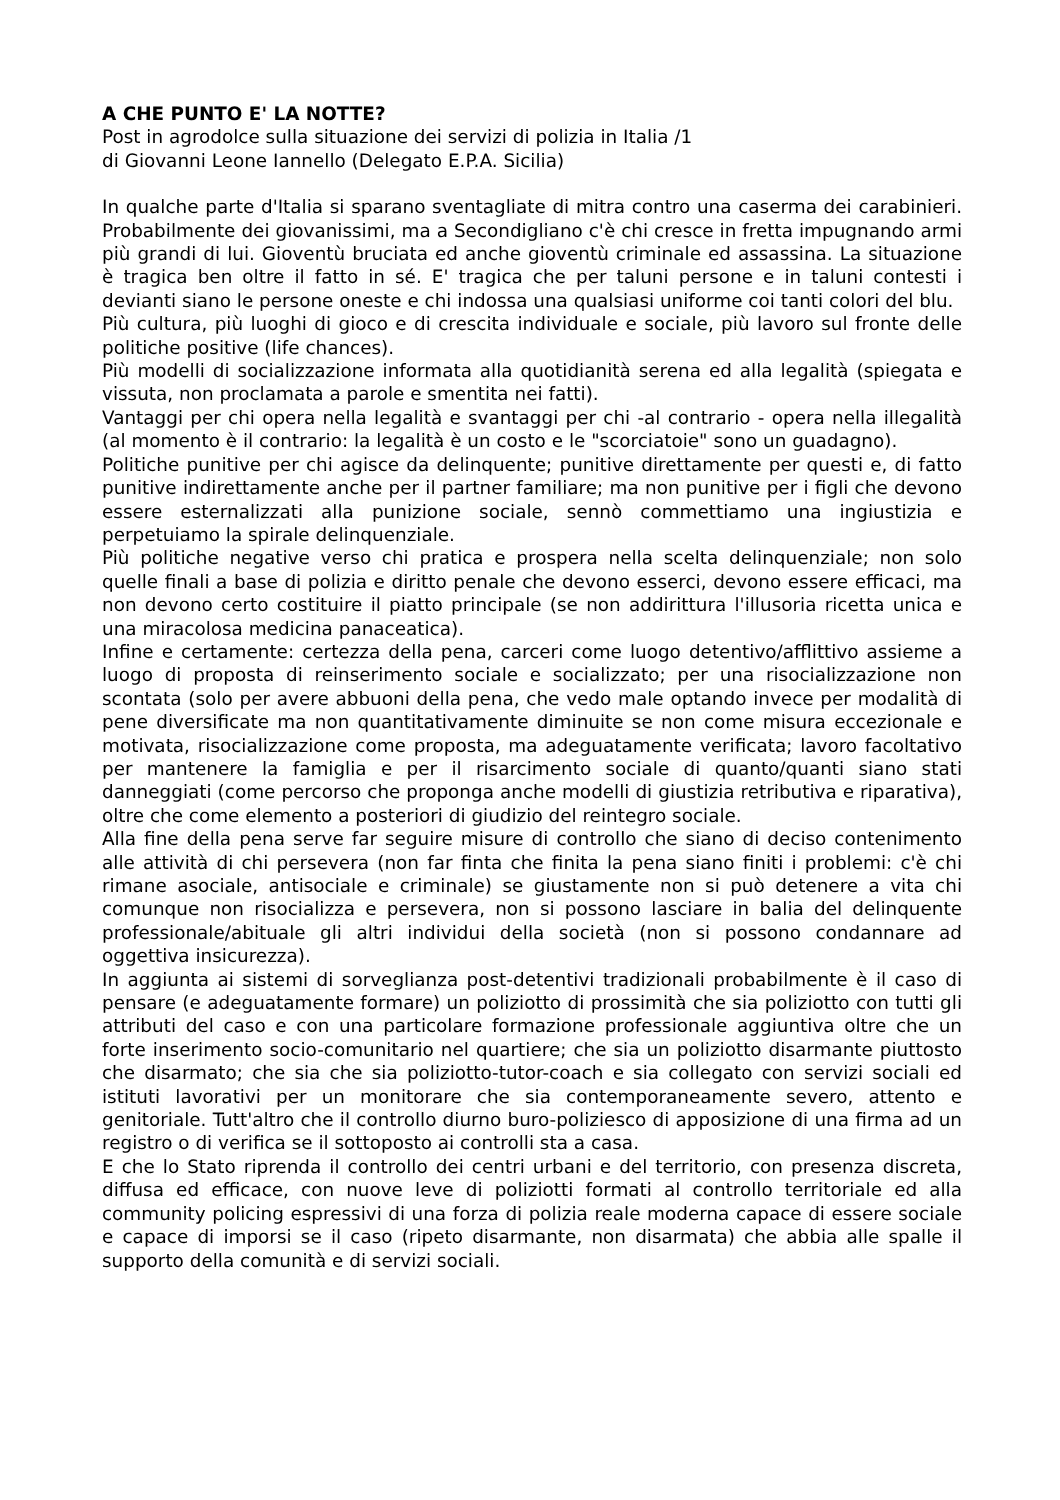A CHE PUNTO E' LA NOTTE?
Post in agrodolce sulla situazione dei servizi di polizia in Italia /1
di Giovanni Leone Iannello (Delegato E.P.A. Sicilia)
In qualche parte d'Italia si sparano sventagliate di mitra contro una caserma dei carabinieri. Probabilmente dei giovanissimi, ma a Secondigliano c'è chi cresce in fretta impugnando armi più grandi di lui. Gioventù bruciata ed anche gioventù criminale ed assassina. La situazione è tragica ben oltre il fatto in sé. E' tragica che per taluni persone e in taluni contesti i devianti siano le persone oneste e chi indossa una qualsiasi uniforme coi tanti colori del blu.
Più cultura, più luoghi di gioco e di crescita individuale e sociale, più lavoro sul fronte delle politiche positive (life chances).
Più modelli di socializzazione informata alla quotidianità serena ed alla legalità (spiegata e vissuta, non proclamata a parole e smentita nei fatti).
Vantaggi per chi opera nella legalità e svantaggi per chi -al contrario - opera nella illegalità (al momento è il contrario: la legalità è un costo e le "scorciatoie" sono un guadagno).
Politiche punitive per chi agisce da delinquente; punitive direttamente per questi e, di fatto punitive indirettamente anche per il partner familiare; ma non punitive per i figli che devono essere esternalizzati alla punizione sociale, sennò commettiamo una ingiustizia e perpetuiamo la spirale delinquenziale.
Più politiche negative verso chi pratica e prospera nella scelta delinquenziale; non solo quelle finali a base di polizia e diritto penale che devono esserci, devono essere efficaci, ma non devono certo costituire il piatto principale (se non addirittura l'illusoria ricetta unica e una miracolosa medicina panaceatica).
Infine e certamente: certezza della pena, carceri come luogo detentivo/afflittivo assieme a luogo di proposta di reinserimento sociale e socializzato; per una risocializzazione non scontata (solo per avere abbuoni della pena, che vedo male optando invece per modalità di pene diversificate ma non quantitativamente diminuite se non come misura eccezionale e motivata, risocializzazione come proposta, ma adeguatamente verificata; lavoro facoltativo per mantenere la famiglia e per il risarcimento sociale di quanto/quanti siano stati danneggiati (come percorso che proponga anche modelli di giustizia retributiva e riparativa), oltre che come elemento a posteriori di giudizio del reintegro sociale.
Alla fine della pena serve far seguire misure di controllo che siano di deciso contenimento alle attività di chi persevera (non far finta che finita la pena siano finiti i problemi: c'è chi rimane asociale, antisociale e criminale) se giustamente non si può detenere a vita chi comunque non risocializza e persevera, non si possono lasciare in balia del delinquente professionale/abituale gli altri individui della società (non si possono condannare ad oggettiva insicurezza).
In aggiunta ai sistemi di sorveglianza post-detentivi tradizionali probabilmente è il caso di pensare (e adeguatamente formare) un poliziotto di prossimità che sia poliziotto con tutti gli attributi del caso e con una particolare formazione professionale aggiuntiva oltre che un forte inserimento socio-comunitario nel quartiere; che sia un poliziotto disarmante piuttosto che disarmato; che sia che sia poliziotto-tutor-coach e sia collegato con servizi sociali ed istituti lavorativi per un monitorare che sia contemporaneamente severo, attento e genitoriale. Tutt'altro che il controllo diurno buro-poliziesco di apposizione di una firma ad un registro o di verifica se il sottoposto ai controlli sta a casa.
E che lo Stato riprenda il controllo dei centri urbani e del territorio, con presenza discreta, diffusa ed efficace, con nuove leve di poliziotti formati al controllo territoriale ed alla community policing espressivi di una forza di polizia reale moderna capace di essere sociale e capace di imporsi se il caso (ripeto disarmante, non disarmata) che abbia alle spalle il supporto della comunità e di servizi sociali.